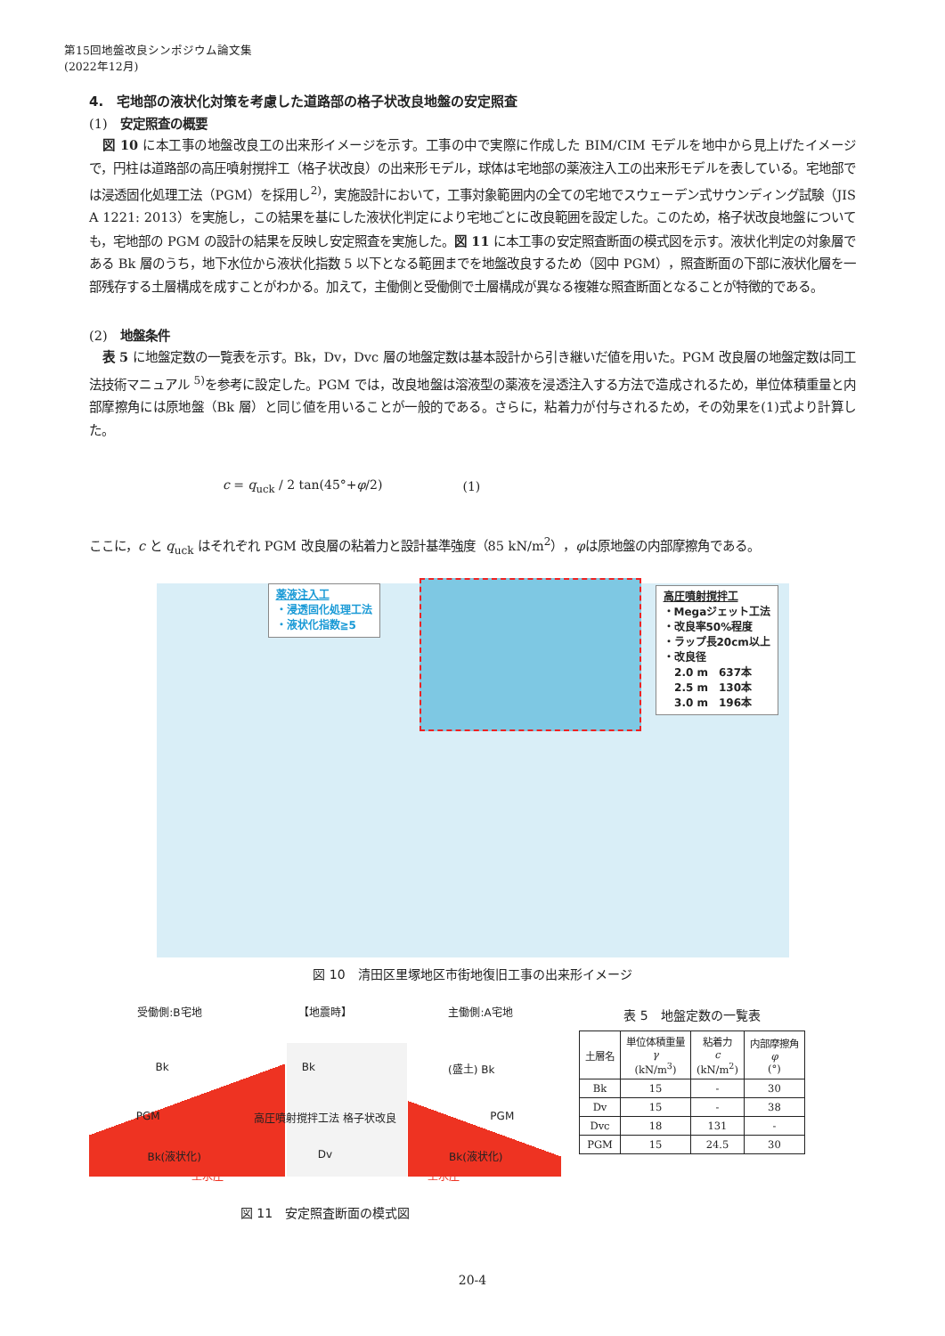第15回地盤改良シンポジウム論文集
(2022年12月)
4.　宅地部の液状化対策を考慮した道路部の格子状改良地盤の安定照査
(1)　安定照査の概要
図 10 に本工事の地盤改良工の出来形イメージを示す。工事の中で実際に作成した BIM/CIM モデルを地中から見上げたイメージで，円柱は道路部の高圧噴射撹拌工（格子状改良）の出来形モデル，球体は宅地部の薬液注入工の出来形モデルを表している。宅地部では浸透固化処理工法（PGM）を採用し<sup>2)</sup>，実施設計において，工事対象範囲内の全ての宅地でスウェーデン式サウンディング試験（JIS A 1221: 2013）を実施し，この結果を基にした液状化判定により宅地ごとに改良範囲を設定した。このため，格子状改良地盤についても，宅地部の PGM の設計の結果を反映し安定照査を実施した。図 11 に本工事の安定照査断面の模式図を示す。液状化判定の対象層である Bk 層のうち，地下水位から液状化指数 5 以下となる範囲までを地盤改良するため（図中 PGM），照査断面の下部に液状化層を一部残存する土層構成を成すことがわかる。加えて，主働側と受働側で土層構成が異なる複雑な照査断面となることが特徴的である。
(2)　地盤条件
表 5 に地盤定数の一覧表を示す。Bk，Dv，Dvc 層の地盤定数は基本設計から引き継いだ値を用いた。PGM 改良層の地盤定数は同工法技術マニュアル <sup>5)</sup>を参考に設定した。PGM では，改良地盤は溶液型の薬液を浸透注入する方法で造成されるため，単位体積重量と内部摩擦角には原地盤（Bk 層）と同じ値を用いることが一般的である。さらに，粘着力が付与されるため，その効果を(1)式より計算した。
c = q<sub>uck</sub> / 2 tan(45°+φ/2) (1)
ここに，c と q<sub>uck</sub> はそれぞれ PGM 改良層の粘着力と設計基準強度（85 kN/m<sup>2</sup>），φは原地盤の内部摩擦角である。
薬液注入工
・浸透固化処理工法
・液状化指数≧5
高圧噴射撹拌工
・Megaジェット工法
・改良率50%程度
・ラップ長20cm以上
・改良径
2.0 m　637本
2.5 m　130本
3.0 m　196本
図 10　清田区里塚地区市街地復旧工事の出来形イメージ
受働側:B宅地 【地震時】 主働側:A宅地
Bk Bk (盛土) Bk
PGM 高圧噴射撹拌工法 格子状改良 PGM
Bk(液状化) Dv Bk(液状化)
土水圧 土水圧
図 11　安定照査断面の模式図
表 5　地盤定数の一覧表
| 土層名 | 単位体積重量 γ (kN/m<sup>3</sup>) | 粘着力 c (kN/m<sup>2</sup>) | 内部摩擦角 φ (°) |
| --- | --- | --- | --- |
| Bk | 15 | - | 30 |
| Dv | 15 | - | 38 |
| Dvc | 18 | 131 | - |
| PGM | 15 | 24.5 | 30 |
20-4